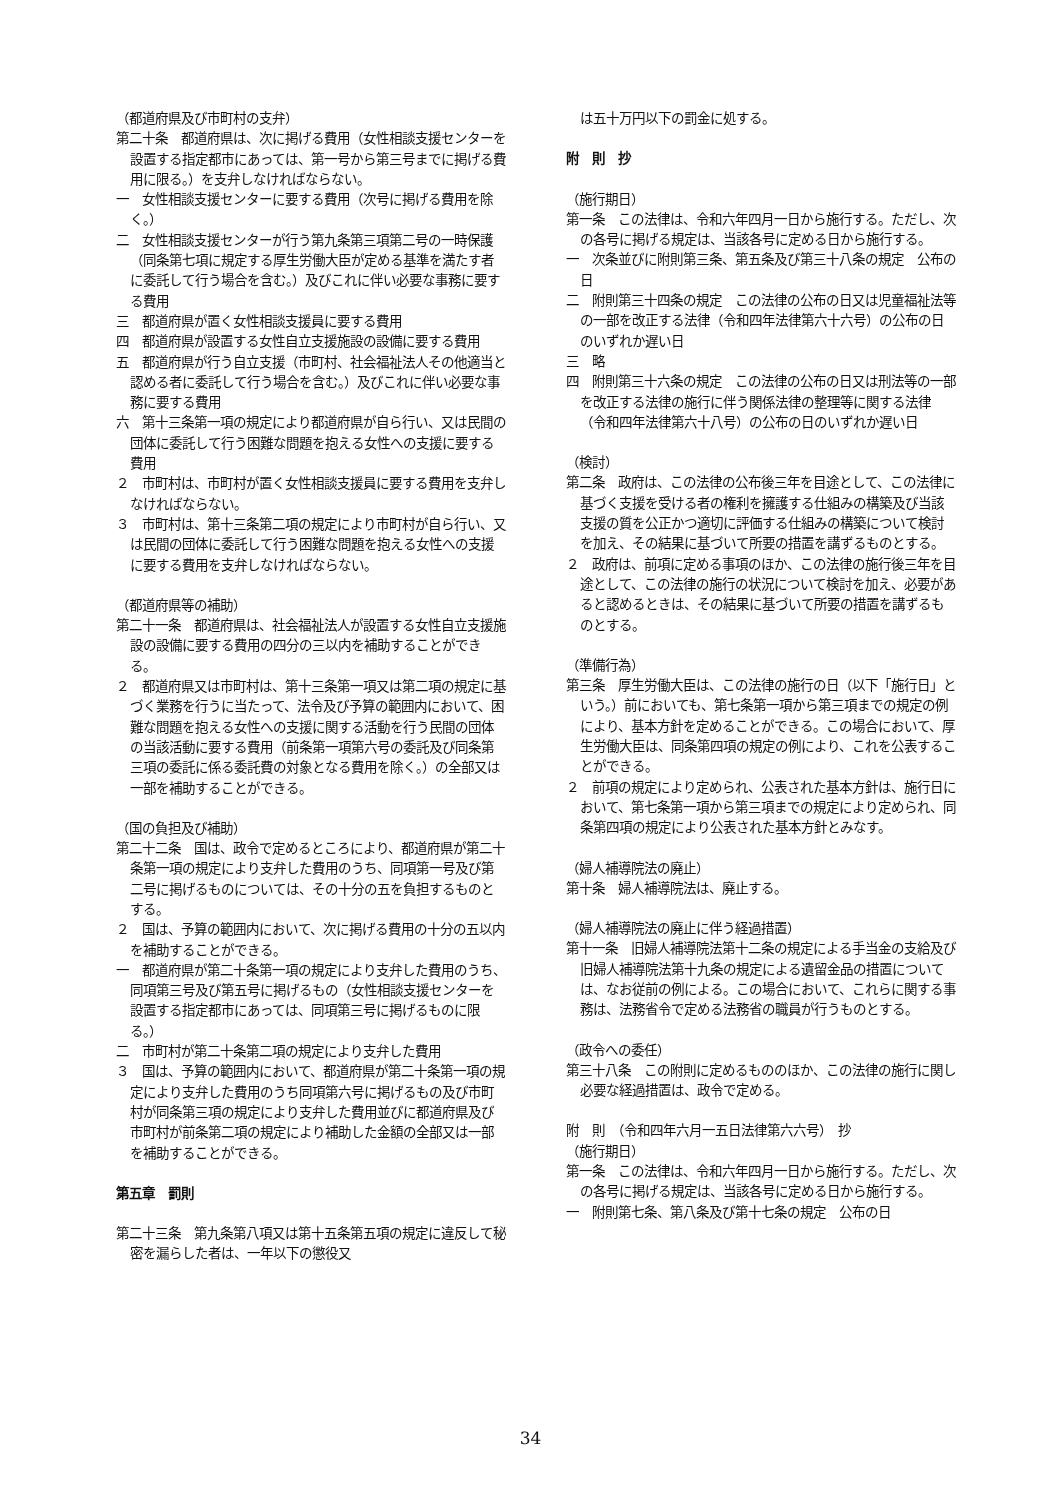（都道府県及び市町村の支弁）
第二十条　都道府県は、次に掲げる費用（女性相談支援センターを設置する指定都市にあっては、第一号から第三号までに掲げる費用に限る。）を支弁しなければならない。
一　女性相談支援センターに要する費用（次号に掲げる費用を除く。）
二　女性相談支援センターが行う第九条第三項第二号の一時保護（同条第七項に規定する厚生労働大臣が定める基準を満たす者に委託して行う場合を含む。）及びこれに伴い必要な事務に要する費用
三　都道府県が置く女性相談支援員に要する費用
四　都道府県が設置する女性自立支援施設の設備に要する費用
五　都道府県が行う自立支援（市町村、社会福祉法人その他適当と認める者に委託して行う場合を含む。）及びこれに伴い必要な事務に要する費用
六　第十三条第一項の規定により都道府県が自ら行い、又は民間の団体に委託して行う困難な問題を抱える女性への支援に要する費用
２　市町村は、市町村が置く女性相談支援員に要する費用を支弁しなければならない。
３　市町村は、第十三条第二項の規定により市町村が自ら行い、又は民間の団体に委託して行う困難な問題を抱える女性への支援に要する費用を支弁しなければならない。
（都道府県等の補助）
第二十一条　都道府県は、社会福祉法人が設置する女性自立支援施設の設備に要する費用の四分の三以内を補助することができる。
２　都道府県又は市町村は、第十三条第一項又は第二項の規定に基づく業務を行うに当たって、法令及び予算の範囲内において、困難な問題を抱える女性への支援に関する活動を行う民間の団体の当該活動に要する費用（前条第一項第六号の委託及び同条第三項の委託に係る委託費の対象となる費用を除く。）の全部又は一部を補助することができる。
（国の負担及び補助）
第二十二条　国は、政令で定めるところにより、都道府県が第二十条第一項の規定により支弁した費用のうち、同項第一号及び第二号に掲げるものについては、その十分の五を負担するものとする。
２　国は、予算の範囲内において、次に掲げる費用の十分の五以内を補助することができる。
一　都道府県が第二十条第一項の規定により支弁した費用のうち、同項第三号及び第五号に掲げるもの（女性相談支援センターを設置する指定都市にあっては、同項第三号に掲げるものに限る。）
二　市町村が第二十条第二項の規定により支弁した費用
３　国は、予算の範囲内において、都道府県が第二十条第一項の規定により支弁した費用のうち同項第六号に掲げるもの及び市町村が同条第三項の規定により支弁した費用並びに都道府県及び市町村が前条第二項の規定により補助した金額の全部又は一部を補助することができる。
第五章　罰則
第二十三条　第九条第八項又は第十五条第五項の規定に違反して秘密を漏らした者は、一年以下の懲役又
は五十万円以下の罰金に処する。
附　則　抄
（施行期日）
第一条　この法律は、令和六年四月一日から施行する。ただし、次の各号に掲げる規定は、当該各号に定める日から施行する。
一　次条並びに附則第三条、第五条及び第三十八条の規定　公布の日
二　附則第三十四条の規定　この法律の公布の日又は児童福祉法等の一部を改正する法律（令和四年法律第六十六号）の公布の日のいずれか遅い日
三　略
四　附則第三十六条の規定　この法律の公布の日又は刑法等の一部を改正する法律の施行に伴う関係法律の整理等に関する法律（令和四年法律第六十八号）の公布の日のいずれか遅い日
（検討）
第二条　政府は、この法律の公布後三年を目途として、この法律に基づく支援を受ける者の権利を擁護する仕組みの構築及び当該支援の質を公正かつ適切に評価する仕組みの構築について検討を加え、その結果に基づいて所要の措置を講ずるものとする。
２　政府は、前項に定める事項のほか、この法律の施行後三年を目途として、この法律の施行の状況について検討を加え、必要があると認めるときは、その結果に基づいて所要の措置を講ずるものとする。
（準備行為）
第三条　厚生労働大臣は、この法律の施行の日（以下「施行日」という。）前においても、第七条第一項から第三項までの規定の例により、基本方針を定めることができる。この場合において、厚生労働大臣は、同条第四項の規定の例により、これを公表することができる。
２　前項の規定により定められ、公表された基本方針は、施行日において、第七条第一項から第三項までの規定により定められ、同条第四項の規定により公表された基本方針とみなす。
（婦人補導院法の廃止）
第十条　婦人補導院法は、廃止する。
（婦人補導院法の廃止に伴う経過措置）
第十一条　旧婦人補導院法第十二条の規定による手当金の支給及び旧婦人補導院法第十九条の規定による遺留金品の措置については、なお従前の例による。この場合において、これらに関する事務は、法務省令で定める法務省の職員が行うものとする。
（政令への委任）
第三十八条　この附則に定めるもののほか、この法律の施行に関し必要な経過措置は、政令で定める。
附　則　（令和四年六月一五日法律第六六号）　抄
（施行期日）
第一条　この法律は、令和六年四月一日から施行する。ただし、次の各号に掲げる規定は、当該各号に定める日から施行する。
一　附則第七条、第八条及び第十七条の規定　公布の日
34